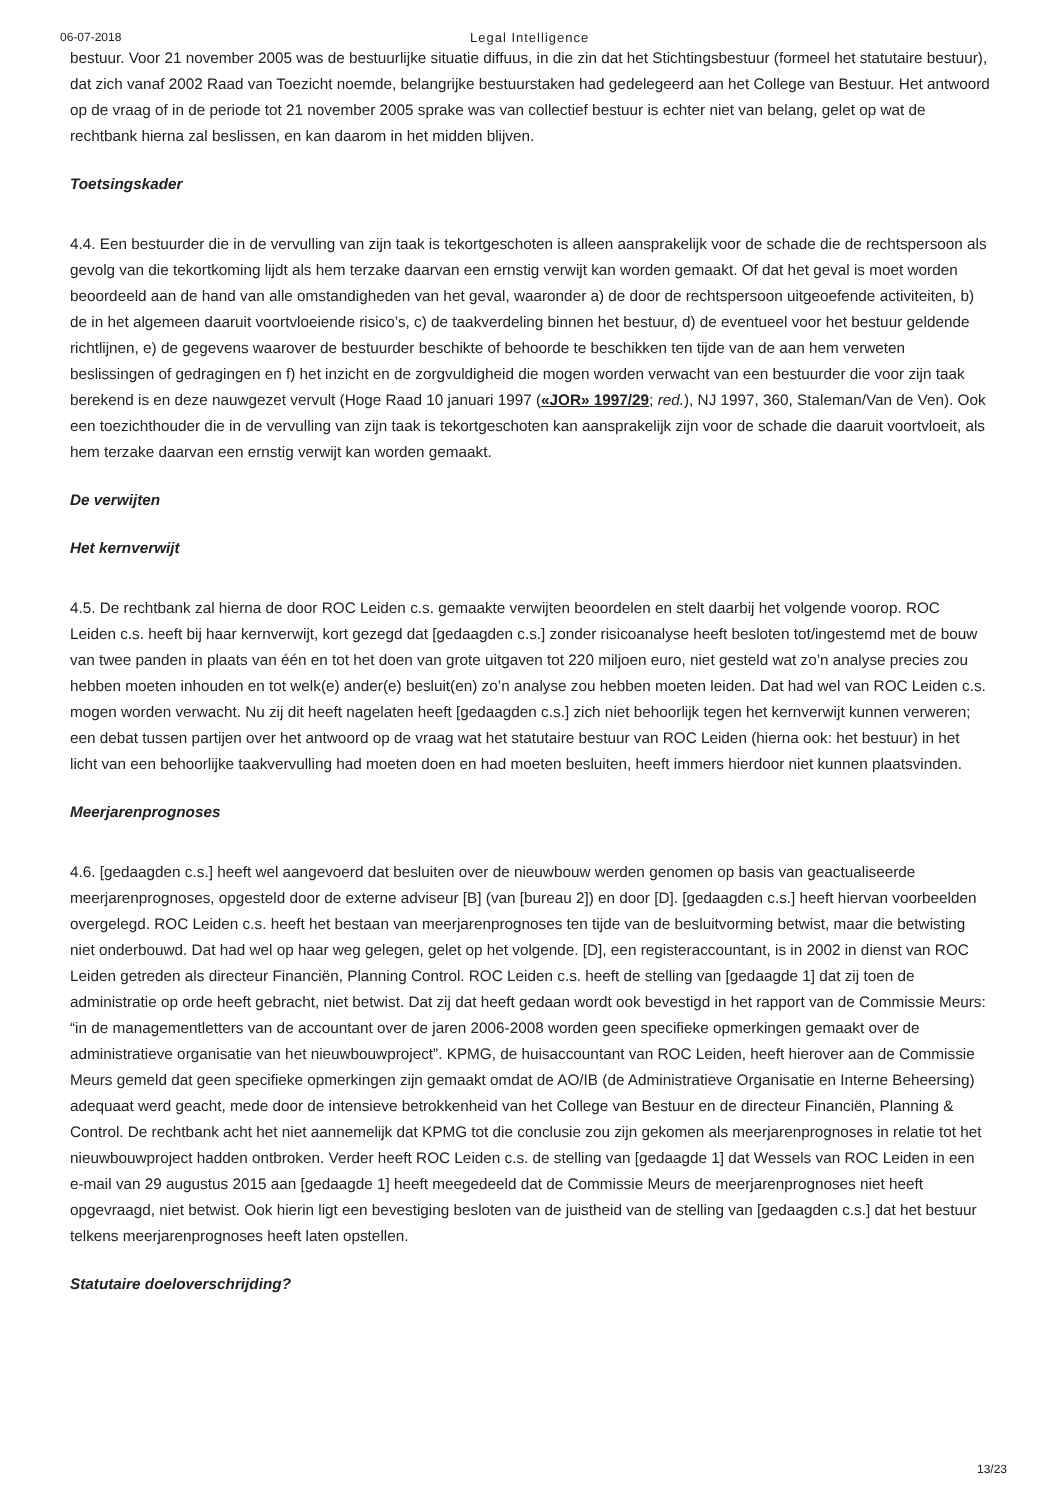06-07-2018 Legal Intelligence
bestuur. Voor 21 november 2005 was de bestuurlijke situatie diffuus, in die zin dat het Stichtingsbestuur (formeel het statutaire bestuur), dat zich vanaf 2002 Raad van Toezicht noemde, belangrijke bestuurstaken had gedelegeerd aan het College van Bestuur. Het antwoord op de vraag of in de periode tot 21 november 2005 sprake was van collectief bestuur is echter niet van belang, gelet op wat de rechtbank hierna zal beslissen, en kan daarom in het midden blijven.
Toetsingskader
4.4. Een bestuurder die in de vervulling van zijn taak is tekortgeschoten is alleen aansprakelijk voor de schade die de rechtspersoon als gevolg van die tekortkoming lijdt als hem terzake daarvan een ernstig verwijt kan worden gemaakt. Of dat het geval is moet worden beoordeeld aan de hand van alle omstandigheden van het geval, waaronder a) de door de rechtspersoon uitgeoefende activiteiten, b) de in het algemeen daaruit voortvloeiende risico’s, c) de taakverdeling binnen het bestuur, d) de eventueel voor het bestuur geldende richtlijnen, e) de gegevens waarover de bestuurder beschikte of behoorde te beschikken ten tijde van de aan hem verweten beslissingen of gedragingen en f) het inzicht en de zorgvuldigheid die mogen worden verwacht van een bestuurder die voor zijn taak berekend is en deze nauwgezet vervult (Hoge Raad 10 januari 1997 («JOR» 1997/29; red.), NJ 1997, 360, Staleman/Van de Ven). Ook een toezichthouder die in de vervulling van zijn taak is tekortgeschoten kan aansprakelijk zijn voor de schade die daaruit voortvloeit, als hem terzake daarvan een ernstig verwijt kan worden gemaakt.
De verwijten
Het kernverwijt
4.5. De rechtbank zal hierna de door ROC Leiden c.s. gemaakte verwijten beoordelen en stelt daarbij het volgende voorop. ROC Leiden c.s. heeft bij haar kernverwijt, kort gezegd dat [gedaagden c.s.] zonder risicoanalyse heeft besloten tot/ingestemd met de bouw van twee panden in plaats van één en tot het doen van grote uitgaven tot 220 miljoen euro, niet gesteld wat zo’n analyse precies zou hebben moeten inhouden en tot welk(e) ander(e) besluit(en) zo’n analyse zou hebben moeten leiden. Dat had wel van ROC Leiden c.s. mogen worden verwacht. Nu zij dit heeft nagelaten heeft [gedaagden c.s.] zich niet behoorlijk tegen het kernverwijt kunnen verweren; een debat tussen partijen over het antwoord op de vraag wat het statutaire bestuur van ROC Leiden (hierna ook: het bestuur) in het licht van een behoorlijke taakvervulling had moeten doen en had moeten besluiten, heeft immers hierdoor niet kunnen plaatsvinden.
Meerjarenprognoses
4.6. [gedaagden c.s.] heeft wel aangevoerd dat besluiten over de nieuwbouw werden genomen op basis van geactualiseerde meerjarenprognoses, opgesteld door de externe adviseur [B] (van [bureau 2]) en door [D]. [gedaagden c.s.] heeft hiervan voorbeelden overgelegd. ROC Leiden c.s. heeft het bestaan van meerjarenprognoses ten tijde van de besluitvorming betwist, maar die betwisting niet onderbouwd. Dat had wel op haar weg gelegen, gelet op het volgende. [D], een registeraccountant, is in 2002 in dienst van ROC Leiden getreden als directeur Financiën, Planning Control. ROC Leiden c.s. heeft de stelling van [gedaagde 1] dat zij toen de administratie op orde heeft gebracht, niet betwist. Dat zij dat heeft gedaan wordt ook bevestigd in het rapport van de Commissie Meurs: “in de managementletters van de accountant over de jaren 2006-2008 worden geen specifieke opmerkingen gemaakt over de administratieve organisatie van het nieuwbouwproject”. KPMG, de huisaccountant van ROC Leiden, heeft hierover aan de Commissie Meurs gemeld dat geen specifieke opmerkingen zijn gemaakt omdat de AO/IB (de Administratieve Organisatie en Interne Beheersing) adequaat werd geacht, mede door de intensieve betrokkenheid van het College van Bestuur en de directeur Financiën, Planning & Control. De rechtbank acht het niet aannemelijk dat KPMG tot die conclusie zou zijn gekomen als meerjarenprognoses in relatie tot het nieuwbouwproject hadden ontbroken. Verder heeft ROC Leiden c.s. de stelling van [gedaagde 1] dat Wessels van ROC Leiden in een e-mail van 29 augustus 2015 aan [gedaagde 1] heeft meegedeeld dat de Commissie Meurs de meerjarenprognoses niet heeft opgevraagd, niet betwist. Ook hierin ligt een bevestiging besloten van de juistheid van de stelling van [gedaagden c.s.] dat het bestuur telkens meerjarenprognoses heeft laten opstellen.
Statutaire doeloverschrijding?
13/23